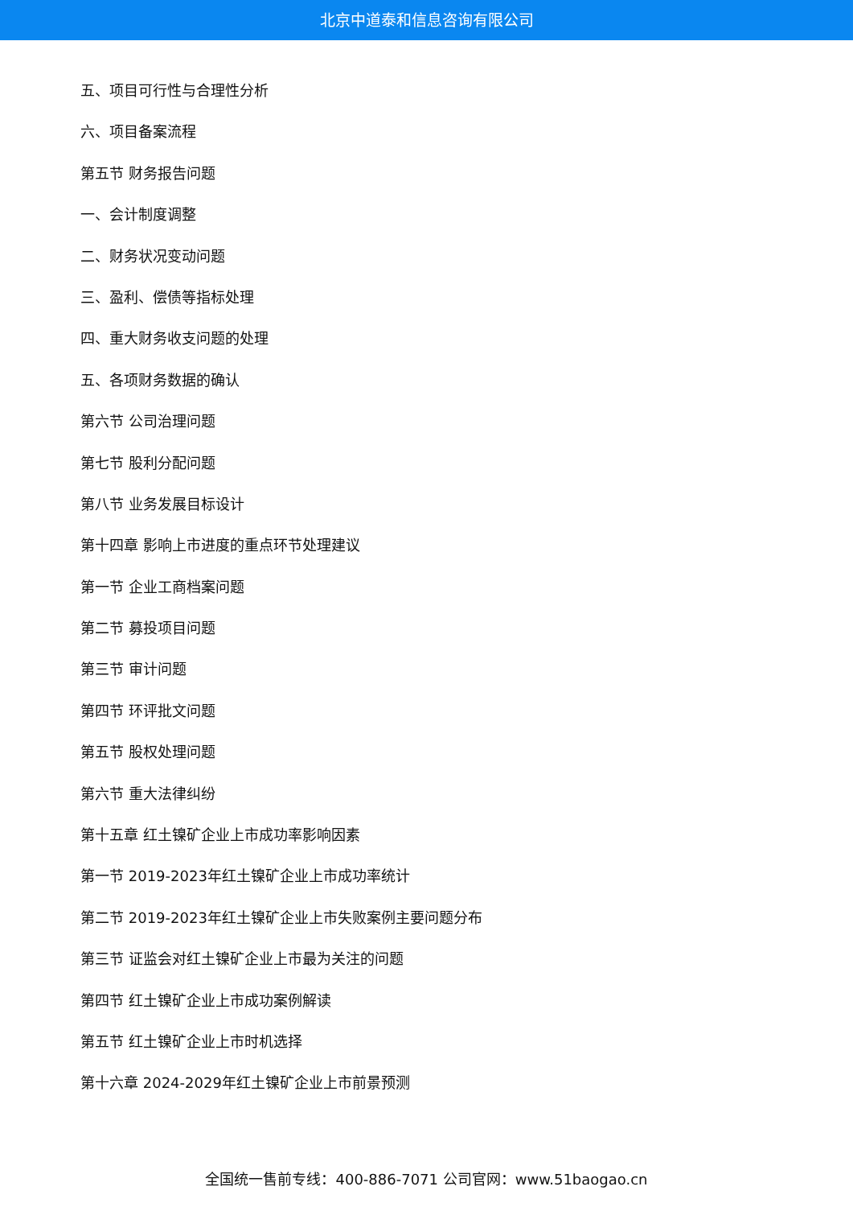北京中道泰和信息咨询有限公司
五、项目可行性与合理性分析
六、项目备案流程
第五节 财务报告问题
一、会计制度调整
二、财务状况变动问题
三、盈利、偿债等指标处理
四、重大财务收支问题的处理
五、各项财务数据的确认
第六节 公司治理问题
第七节 股利分配问题
第八节 业务发展目标设计
第十四章 影响上市进度的重点环节处理建议
第一节 企业工商档案问题
第二节 募投项目问题
第三节 审计问题
第四节 环评批文问题
第五节 股权处理问题
第六节 重大法律纠纷
第十五章 红土镍矿企业上市成功率影响因素
第一节 2019-2023年红土镍矿企业上市成功率统计
第二节 2019-2023年红土镍矿企业上市失败案例主要问题分布
第三节 证监会对红土镍矿企业上市最为关注的问题
第四节 红土镍矿企业上市成功案例解读
第五节 红土镍矿企业上市时机选择
第十六章 2024-2029年红土镍矿企业上市前景预测
全国统一售前专线：400-886-7071 公司官网：www.51baogao.cn